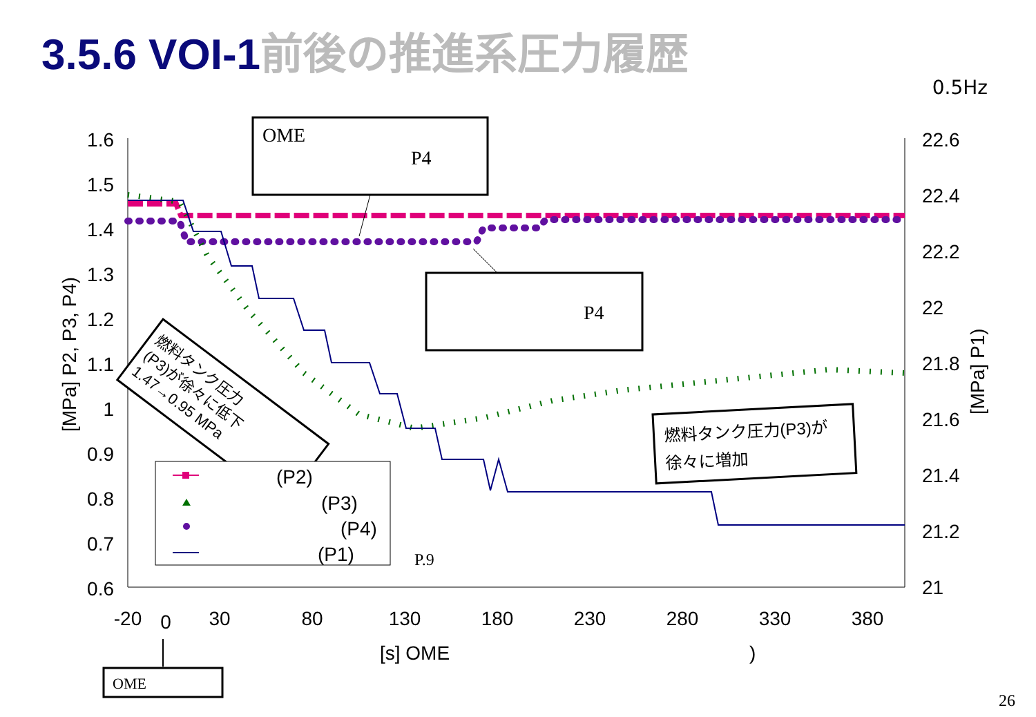3.5.6 VOI-1前後の推進系圧力履歴
0.5Hz
1.6
1.5
1.4
1.3
1.2
1.1
1
0.9
0.8
0.7
0.6
22.6
22.4
22.2
22
21.8
21.6
21.4
21.2
21
-20
0
30
80
130
180
230
280
330
380
[s] OME
)
[MPa] P2, P3, P4)
[MPa] P1)
OME
P4
P4
燃料タンク圧力
(P3)が徐々に低下
1.47→0.95 MPa
燃料タンク圧力(P3)が
徐々に増加
(P2)
(P3)
(P4)
(P1)
P.9
OME
26